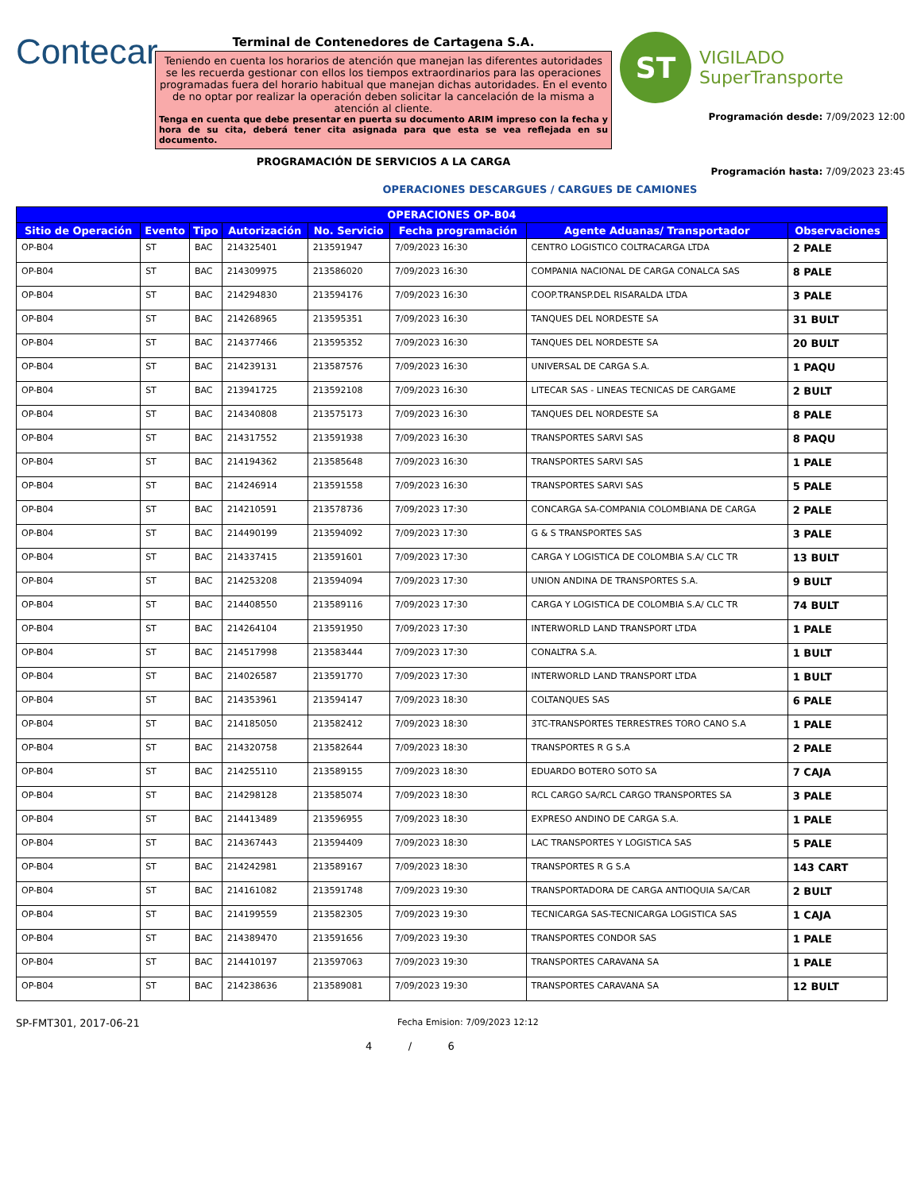Contecar
Terminal de Contenedores de Cartagena S.A.
Teniendo en cuenta los horarios de atención que manejan las diferentes autoridades se les recuerda gestionar con ellos los tiempos extraordinarios para las operaciones programadas fuera del horario habitual que manejan dichas autoridades. En el evento de no optar por realizar la operación deben solicitar la cancelación de la misma a atención al cliente.
Tenga en cuenta que debe presentar en puerta su documento ARIM impreso con la fecha y hora de su cita, deberá tener cita asignada para que esta se vea reflejada en su documento.
PROGRAMACIÓN DE SERVICIOS A LA CARGA
ST
VIGILADO
SuperTransporte
Programación desde: 7/09/2023 12:00
Programación hasta: 7/09/2023 23:45
OPERACIONES DESCARGUES / CARGUES DE CAMIONES
| OPERACIONES OP-B04 | | | | | | | |
| --- | --- | --- | --- | --- | --- | --- | --- |
| Sitio de Operación | Evento | Tipo | Autorización | No. Servicio | Fecha programación | Agente Aduanas/ Transportador | Observaciones |
| OP-B04 | ST | BAC | 214325401 | 213591947 | 7/09/2023 16:30 | CENTRO LOGISTICO COLTRACARGA LTDA | 2 PALE |
| OP-B04 | ST | BAC | 214309975 | 213586020 | 7/09/2023 16:30 | COMPANIA NACIONAL DE CARGA CONALCA SAS | 8 PALE |
| OP-B04 | ST | BAC | 214294830 | 213594176 | 7/09/2023 16:30 | COOP.TRANSP.DEL RISARALDA LTDA | 3 PALE |
| OP-B04 | ST | BAC | 214268965 | 213595351 | 7/09/2023 16:30 | TANQUES DEL NORDESTE SA | 31 BULT |
| OP-B04 | ST | BAC | 214377466 | 213595352 | 7/09/2023 16:30 | TANQUES DEL NORDESTE SA | 20 BULT |
| OP-B04 | ST | BAC | 214239131 | 213587576 | 7/09/2023 16:30 | UNIVERSAL DE CARGA S.A. | 1 PAQU |
| OP-B04 | ST | BAC | 213941725 | 213592108 | 7/09/2023 16:30 | LITECAR SAS - LINEAS TECNICAS DE CARGAME | 2 BULT |
| OP-B04 | ST | BAC | 214340808 | 213575173 | 7/09/2023 16:30 | TANQUES DEL NORDESTE SA | 8 PALE |
| OP-B04 | ST | BAC | 214317552 | 213591938 | 7/09/2023 16:30 | TRANSPORTES SARVI SAS | 8 PAQU |
| OP-B04 | ST | BAC | 214194362 | 213585648 | 7/09/2023 16:30 | TRANSPORTES SARVI SAS | 1 PALE |
| OP-B04 | ST | BAC | 214246914 | 213591558 | 7/09/2023 16:30 | TRANSPORTES SARVI SAS | 5 PALE |
| OP-B04 | ST | BAC | 214210591 | 213578736 | 7/09/2023 17:30 | CONCARGA SA-COMPANIA COLOMBIANA DE CARGA | 2 PALE |
| OP-B04 | ST | BAC | 214490199 | 213594092 | 7/09/2023 17:30 | G & S TRANSPORTES SAS | 3 PALE |
| OP-B04 | ST | BAC | 214337415 | 213591601 | 7/09/2023 17:30 | CARGA Y LOGISTICA DE COLOMBIA S.A/ CLC TR | 13 BULT |
| OP-B04 | ST | BAC | 214253208 | 213594094 | 7/09/2023 17:30 | UNION ANDINA DE TRANSPORTES S.A. | 9 BULT |
| OP-B04 | ST | BAC | 214408550 | 213589116 | 7/09/2023 17:30 | CARGA Y LOGISTICA DE COLOMBIA S.A/ CLC TR | 74 BULT |
| OP-B04 | ST | BAC | 214264104 | 213591950 | 7/09/2023 17:30 | INTERWORLD LAND TRANSPORT LTDA | 1 PALE |
| OP-B04 | ST | BAC | 214517998 | 213583444 | 7/09/2023 17:30 | CONALTRA S.A. | 1 BULT |
| OP-B04 | ST | BAC | 214026587 | 213591770 | 7/09/2023 17:30 | INTERWORLD LAND TRANSPORT LTDA | 1 BULT |
| OP-B04 | ST | BAC | 214353961 | 213594147 | 7/09/2023 18:30 | COLTANQUES SAS | 6 PALE |
| OP-B04 | ST | BAC | 214185050 | 213582412 | 7/09/2023 18:30 | 3TC-TRANSPORTES TERRESTRES TORO CANO S.A | 1 PALE |
| OP-B04 | ST | BAC | 214320758 | 213582644 | 7/09/2023 18:30 | TRANSPORTES R G S.A | 2 PALE |
| OP-B04 | ST | BAC | 214255110 | 213589155 | 7/09/2023 18:30 | EDUARDO BOTERO SOTO SA | 7 CAJA |
| OP-B04 | ST | BAC | 214298128 | 213585074 | 7/09/2023 18:30 | RCL CARGO SA/RCL CARGO TRANSPORTES SA | 3 PALE |
| OP-B04 | ST | BAC | 214413489 | 213596955 | 7/09/2023 18:30 | EXPRESO ANDINO DE CARGA S.A. | 1 PALE |
| OP-B04 | ST | BAC | 214367443 | 213594409 | 7/09/2023 18:30 | LAC TRANSPORTES Y LOGISTICA SAS | 5 PALE |
| OP-B04 | ST | BAC | 214242981 | 213589167 | 7/09/2023 18:30 | TRANSPORTES R G S.A | 143 CART |
| OP-B04 | ST | BAC | 214161082 | 213591748 | 7/09/2023 19:30 | TRANSPORTADORA DE CARGA ANTIOQUIA SA/CAR | 2 BULT |
| OP-B04 | ST | BAC | 214199559 | 213582305 | 7/09/2023 19:30 | TECNICARGA SAS-TECNICARGA LOGISTICA SAS | 1 CAJA |
| OP-B04 | ST | BAC | 214389470 | 213591656 | 7/09/2023 19:30 | TRANSPORTES CONDOR SAS | 1 PALE |
| OP-B04 | ST | BAC | 214410197 | 213597063 | 7/09/2023 19:30 | TRANSPORTES CARAVANA SA | 1 PALE |
| OP-B04 | ST | BAC | 214238636 | 213589081 | 7/09/2023 19:30 | TRANSPORTES CARAVANA SA | 12 BULT |
SP-FMT301, 2017-06-21
Fecha Emision: 7/09/2023 12:12
4 / 6